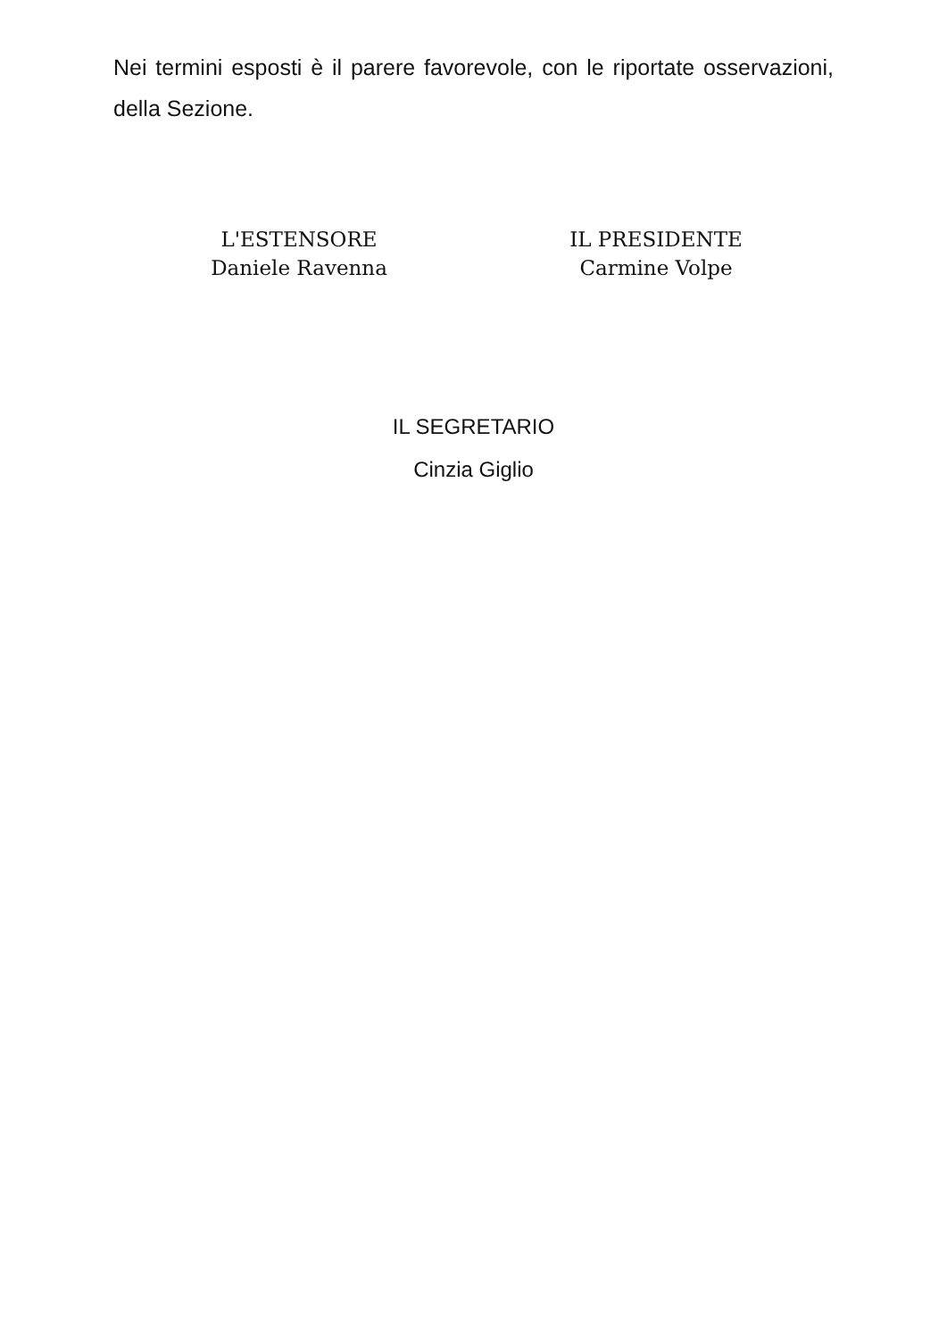Nei termini esposti è il parere favorevole, con le riportate osservazioni, della Sezione.
L'ESTENSORE
Daniele Ravenna
IL PRESIDENTE
Carmine Volpe
IL SEGRETARIO
Cinzia Giglio